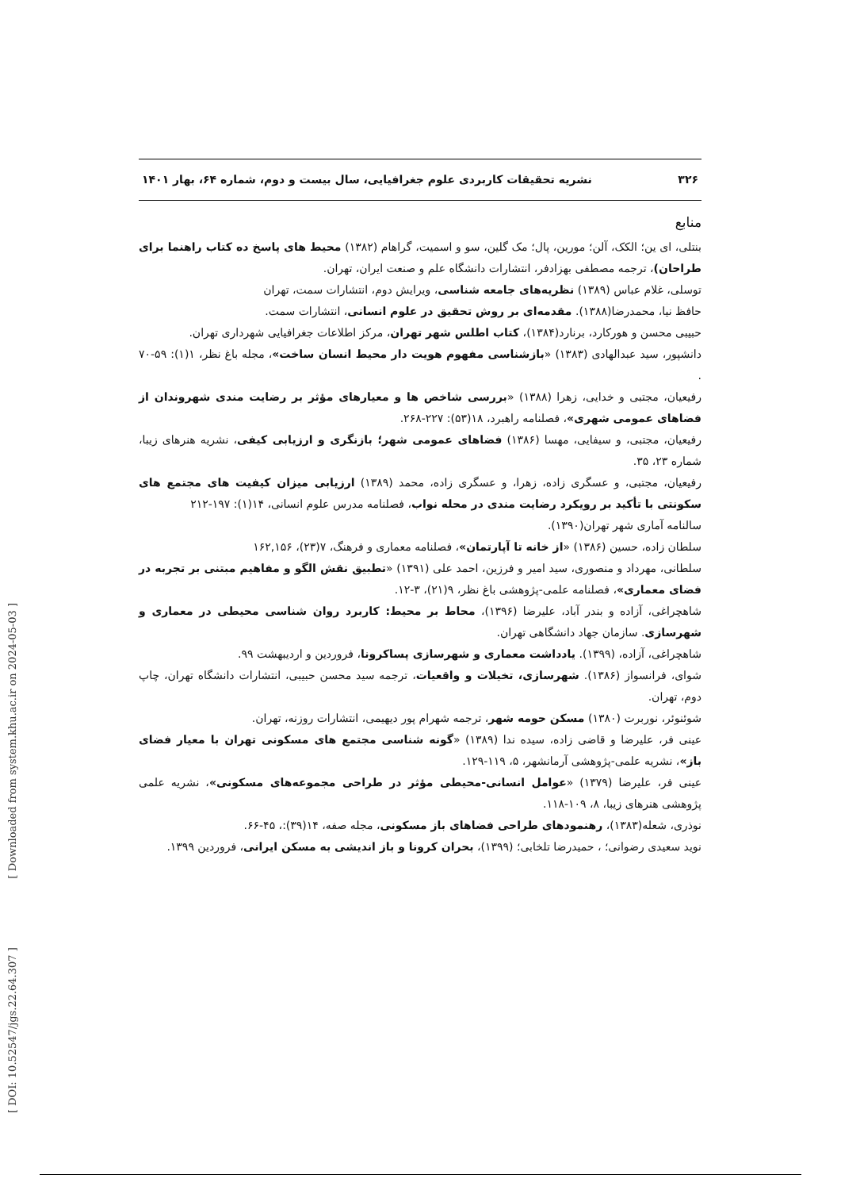۳۲۶ نشریه تحقیقات کاربردی علوم جغرافیایی، سال بیست و دوم، شماره ۶۴، بهار ۱۴۰۱
منابع
بنتلی، ای ین؛ الکک، آلن؛ مورین، پال؛ مک گلین، سو و اسمیت، گراهام (۱۳۸۲) محیط های پاسخ ده کتاب راهنما برای طراحان)، ترجمه مصطفی بهزادفر، انتشارات دانشگاه علم و صنعت ایران، تهران.
توسلی، غلام عباس (۱۳۸۹) نظریه‌های جامعه شناسی، ویرایش دوم، انتشارات سمت، تهران
حافظ نیا، محمدرضا(۱۳۸۸). مقدمه‌ای بر روش تحقیق در علوم انسانی، انتشارات سمت.
حبیبی محسن و هورکارد، برنارد(۱۳۸۴)، کتاب اطلس شهر تهران، مرکز اطلاعات جغرافیایی شهرداری تهران.
دانشپور، سید عبدالهادی (۱۳۸۳) «بازشناسی مفهوم هویت دار محیط انسان ساخت»، مجله باغ نظر، ۱(۱): ۵۹-۷۰ .
رفیعیان، مجتبی و خدایی، زهرا (۱۳۸۸) «بررسی شاخص ها و معیارهای مؤثر بر رضایت مندی شهروندان از فضاهای عمومی شهری»، فصلنامه راهبرد، ۱۸(۵۳): ۲۲۷-۲۶۸.
رفیعیان، مجتبی، و سیفایی، مهسا (۱۳۸۶) فضاهای عمومی شهر؛ بازنگری و ارزیابی کیفی، نشریه هنرهای زیبا، شماره ۲۳، ۳۵.
رفیعیان، مجتبی، و عسگری زاده، زهرا، و عسگری زاده، محمد (۱۳۸۹) ارزیابی میزان کیفیت های مجتمع های سکونتی با تأکید بر رویکرد رضایت مندی در محله نواب، فصلنامه مدرس علوم انسانی، ۱۴(۱): ۱۹۷-۲۱۲
سالنامه آماری شهر تهران(۱۳۹۰).
سلطان زاده، حسین (۱۳۸۶) «از خانه تا آپارتمان»، فصلنامه معماری و فرهنگ، ۷(۲۳)، ۱۶۲,۱۵۶
سلطانی، مهرداد و منصوری، سید امیر و فرزین، احمد علی (۱۳۹۱) «تطبیق نقش الگو و مفاهیم مبتنی بر تجربه در فضای معماری»، فصلنامه علمی-پژوهشی باغ نظر، ۹(۲۱)، ۳-۱۲.
شاهچراغی، آزاده و بندر آباد، علیرضا (۱۳۹۶)، محاط بر محیط: کاربرد روان شناسی محیطی در معماری و شهرسازی. سازمان جهاد دانشگاهی تهران.
شاهچراغی، آزاده، (۱۳۹۹). یادداشت معماری و شهرسازی پساکرونا، فروردین و اردیبهشت ۹۹.
شوای، فرانسواز (۱۳۸۶). شهرسازی، تخیلات و واقعیات، ترجمه سید محسن حبیبی، انتشارات دانشگاه تهران، چاپ دوم، تهران.
شوئنوئر، نوربرت (۱۳۸۰) مسکن حومه شهر، ترجمه شهرام پور دیهیمی، انتشارات روزنه، تهران.
عینی فر، علیرضا و قاضی زاده، سیده ندا (۱۳۸۹) «گونه شناسی مجتمع های مسکونی تهران با معیار فضای باز»، نشریه علمی-پژوهشی آرمانشهر، ۵، ۱۱۹-۱۲۹.
عینی فر، علیرضا (۱۳۷۹) «عوامل انسانی-محیطی مؤثر در طراحی مجموعه‌های مسکونی»، نشریه علمی پژوهشی هنرهای زیبا، ۸، ۱۰۹-۱۱۸.
نوذری، شعله(۱۳۸۳)، رهنمودهای طراحی فضاهای باز مسکونی، مجله صفه، ۱۴(۳۹):، ۴۵-۶۶.
نوید سعیدی رضوانی؛ ، حمیدرضا تلخابی؛ (۱۳۹۹)، بحران کرونا و باز اندیشی به مسکن ایرانی، فروردین ۱۳۹۹.
[ DOI: 10.52547/jgs.22.64.307 ] [ Downloaded from system.khu.ac.ir on 2024-05-03 ]